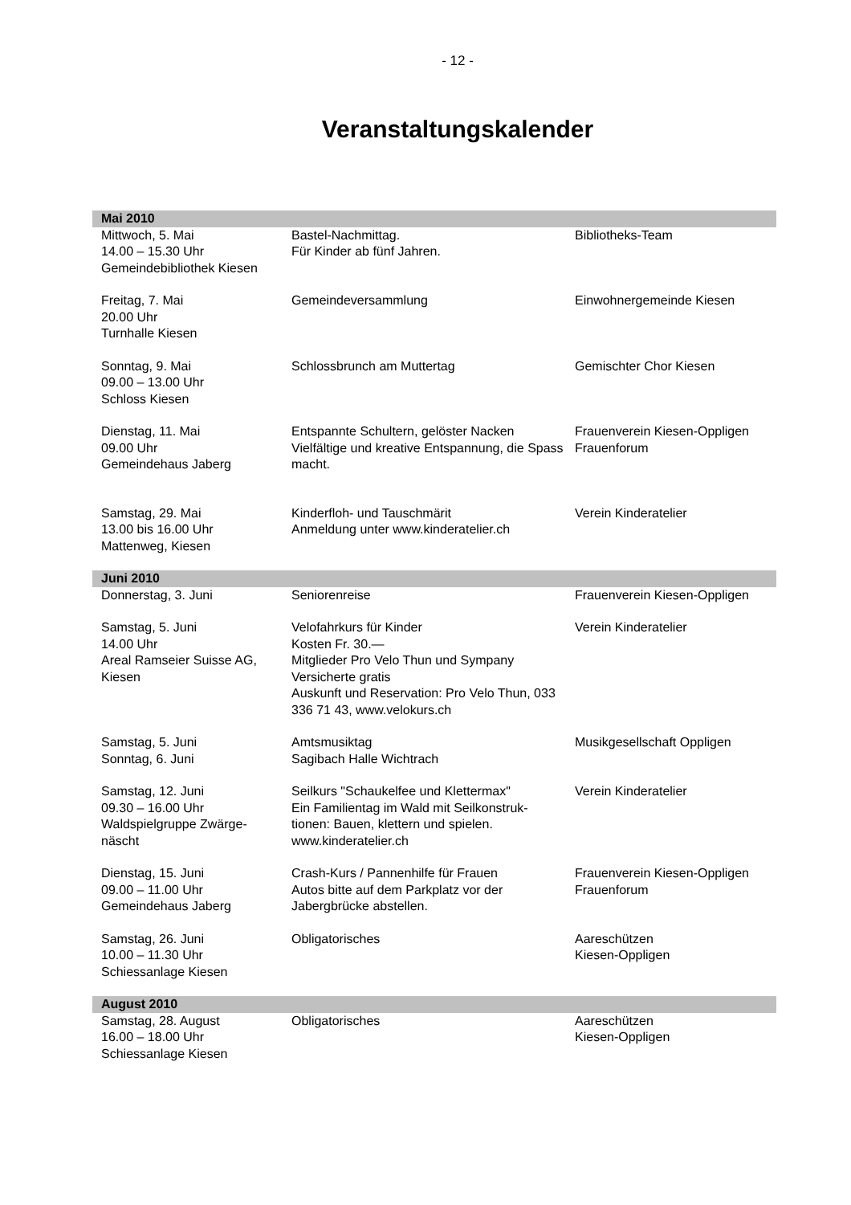- 12 -
Veranstaltungskalender
| Mai 2010 | | |
| --- | --- | --- |
| Mittwoch, 5. Mai 14.00 – 15.30 Uhr Gemeindebibliothek Kiesen | Bastel-Nachmittag. Für Kinder ab fünf Jahren. | Bibliotheks-Team |
| Freitag, 7. Mai 20.00 Uhr Turnhalle Kiesen | Gemeindeversammlung | Einwohnergemeinde Kiesen |
| Sonntag, 9. Mai 09.00 – 13.00 Uhr Schloss Kiesen | Schlossbrunch am Muttertag | Gemischter Chor Kiesen |
| Dienstag, 11. Mai 09.00 Uhr Gemeindehaus Jaberg | Entspannte Schultern, gelöster Nacken Vielfältige und kreative Entspannung, die Spass macht. | Frauenverein Kiesen-Oppligen Frauenforum |
| Samstag, 29. Mai 13.00 bis 16.00 Uhr Mattenweg, Kiesen | Kinderfloh- und Tauschmärit Anmeldung unter www.kinderatelier.ch | Verein Kinderatelier |
| Juni 2010 | | |
| Donnerstag, 3. Juni | Seniorenreise | Frauenverein Kiesen-Oppligen |
| Samstag, 5. Juni 14.00 Uhr Areal Ramseier Suisse AG, Kiesen | Velofahrkurs für Kinder Kosten Fr. 30.— Mitglieder Pro Velo Thun und Sympany Versicherte gratis Auskunft und Reservation: Pro Velo Thun, 033 336 71 43, www.velokurs.ch | Verein Kinderatelier |
| Samstag, 5. Juni Sonntag, 6. Juni | Amtsmusiktag Sagibach Halle Wichtrach | Musikgesellschaft Oppligen |
| Samstag, 12. Juni 09.30 – 16.00 Uhr Waldspielgruppe Zwärge-näscht | Seilkurs "Schaukelfee und Klettermax" Ein Familientag im Wald mit Seilkonstruk-tionen: Bauen, klettern und spielen. www.kinderatelier.ch | Verein Kinderatelier |
| Dienstag, 15. Juni 09.00 – 11.00 Uhr Gemeindehaus Jaberg | Crash-Kurs / Pannenhilfe für Frauen Autos bitte auf dem Parkplatz vor der Jabergbrücke abstellen. | Frauenverein Kiesen-Oppligen Frauenforum |
| Samstag, 26. Juni 10.00 – 11.30 Uhr Schiessanlage Kiesen | Obligatorisches | Aareschützen Kiesen-Oppligen |
| August 2010 | | |
| Samstag, 28. August 16.00 – 18.00 Uhr Schiessanlage Kiesen | Obligatorisches | Aareschützen Kiesen-Oppligen |